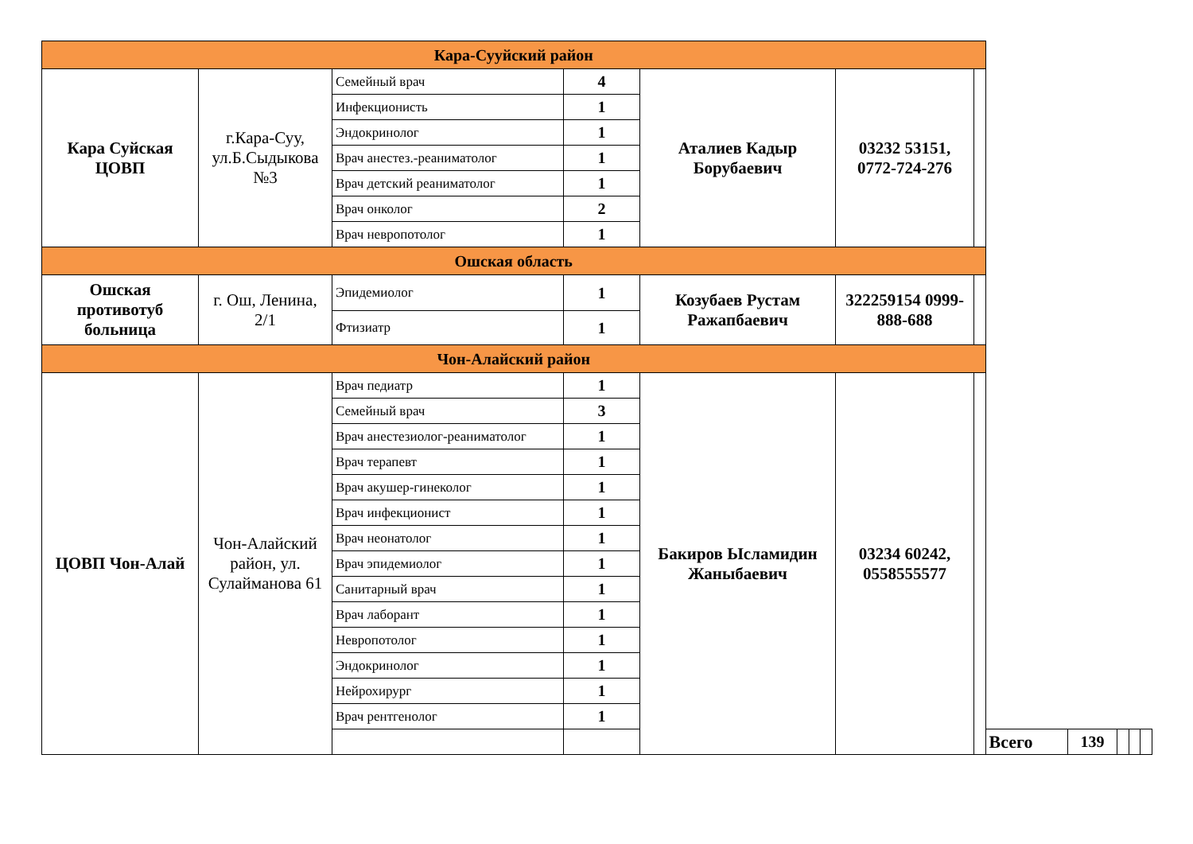| Кара-Сууйский район | | | | | | | | | | | |
| Кара Суйская ЦОВП | г.Кара-Суу, ул.Б.Сыдыкова №3 | Семейный врач | 4 | Аталиев Кадыр Борубаевич | 03232 53151, 0772-724-276 | | | | | | |
| | | Инфекционисть | 1 | | | | | | | | |
| | | Эндокринолог | 1 | | | | | | | | |
| | | Врач анестез.-реаниматолог | 1 | | | | | | | | |
| | | Врач детский реаниматолог | 1 | | | | | | | | |
| | | Врач онколог | 2 | | | | | | | | |
| | | Врач невропотолог | 1 | | | | | | | | |
| Ошская область | | | | | | | | | | | |
| Ошская противотуб больница | г. Ош, Ленина, 2/1 | Эпидемиолог | 1 | Козубаев Рустам Ражапбаевич | 322259154 0999-888-688 | | | | | | |
| | | Фтизиатр | 1 | | | | | | | | |
| Чон-Алайский район | | | | | | | | | | | |
| ЦОВП Чон-Алай | Чон-Алайский район, ул. Сулайманова 61 | Врач педиатр | 1 | Бакиров Ысламидин Жаныбаевич | 03234 60242, 0558555577 | | | | | | |
| | | Семейный врач | 3 | | | | | | | | |
| | | Врач анестезиолог-реаниматолог | 1 | | | | | | | | |
| | | Врач терапевт | 1 | | | | | | | | |
| | | Врач акушер-гинеколог | 1 | | | | | | | | |
| | | Врач инфекционист | 1 | | | | | | | | |
| | | Врач неонатолог | 1 | | | | | | | | |
| | | Врач эпидемиолог | 1 | | | | | | | | |
| | | Санитарный врач | 1 | | | | | | | | |
| | | Врач лаборант | 1 | | | | | | | | |
| | | Невропотолог | 1 | | | | | | | | |
| | | Эндокринолог | 1 | | | | | | | | |
| | | Нейрохирург | 1 | | | | | | | | |
| | | Врач рентгенолог | 1 | | | | | | | | |
| | | | | | | | Всего | 139 | | | |